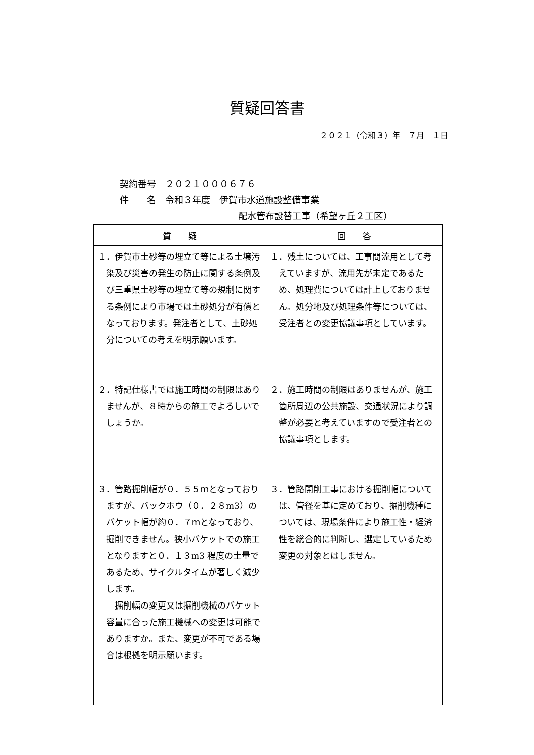質疑回答書
２０２１（令和３）年　７月　１日
契約番号　２０２１０００６７６
件　　名　令和３年度　伊賀市水道施設整備事業
配水管布設替工事（希望ヶ丘２工区）
| 質 疑 | 回 答 |
| --- | --- |
| １．伊賀市土砂等の埋立て等による土壌汚染及び災害の発生の防止に関する条例及び三重県土砂等の埋立て等の規制に関する条例により市場では土砂処分が有償となっております。発注者として、土砂処分についての考えを明示願います。 ２．特記仕様書では施工時間の制限はありませんが、８時からの施工でよろしいでしょうか。 ３．管路掘削幅が０．５５ｍとなっておりますが、バックホウ（０．２８m3）のバケット幅が約０．７ｍとなっており、掘削できません。狭小バケットでの施工となりますと０．１３m3 程度の土量であるため、サイクルタイムが著しく減少します。 掘削幅の変更又は掘削機械のバケット容量に合った施工機械への変更は可能でありますか。また、変更が不可である場合は根拠を明示願います。 | １．残土については、工事間流用として考えていますが、流用先が未定であるため、処理費については計上しておりません。処分地及び処理条件等については、受注者との変更協議事項としています。 ２．施工時間の制限はありませんが、施工箇所周辺の公共施設、交通状況により調整が必要と考えていますので受注者との協議事項とします。 ３．管路開削工事における掘削幅については、管径を基に定めており、掘削機種については、現場条件により施工性・経済性を総合的に判断し、選定しているため変更の対象とはしません。 |